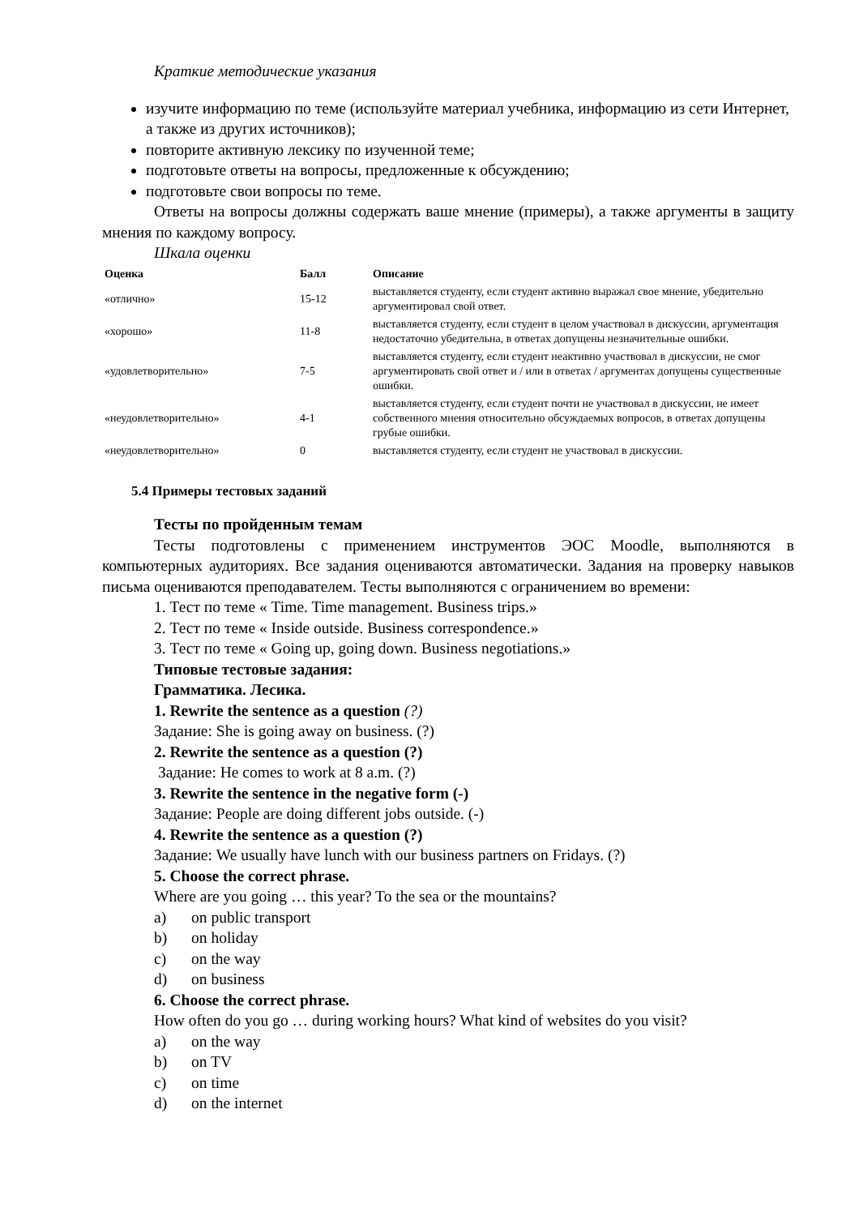Краткие методические указания
изучите информацию по теме (используйте материал учебника, информацию из сети Интернет, а также из других источников);
повторите активную лексику по изученной теме;
подготовьте ответы на вопросы, предложенные к обсуждению;
подготовьте свои вопросы по теме.
Ответы на вопросы должны содержать ваше мнение (примеры), а также аргументы в защиту мнения по каждому вопросу.
Шкала оценки
| Оценка | Балл | Описание |
| --- | --- | --- |
| «отлично» | 15-12 | выставляется студенту, если студент активно выражал свое мнение, убедительно аргументировал свой ответ. |
| «хорошо» | 11-8 | выставляется студенту, если студент в целом участвовал в дискуссии, аргументация недостаточно убедительна, в ответах допущены незначительные ошибки. |
| «удовлетворительно» | 7-5 | выставляется студенту, если студент неактивно участвовал в дискуссии, не смог аргументировать свой ответ и / или в ответах / аргументах допущены существенные ошибки. |
| «неудовлетворительно» | 4-1 | выставляется студенту, если студент почти не участвовал в дискуссии, не имеет собственного мнения относительно обсуждаемых вопросов, в ответах допущены грубые ошибки. |
| «неудовлетворительно» | 0 | выставляется студенту, если студент не участвовал в дискуссии. |
5.4 Примеры тестовых заданий
Тесты по пройденным темам
Тесты подготовлены с применением инструментов ЭОС Moodle, выполняются в компьютерных аудиториях. Все задания оцениваются автоматически. Задания на проверку навыков письма оцениваются преподавателем. Тесты выполняются с ограничением во времени:
1. Тест по теме « Time. Time management. Business trips.»
2. Тест по теме « Inside outside. Business correspondence.»
3. Тест по теме « Going up, going down. Business negotiations.»
Типовые тестовые задания:
Грамматика. Лесика.
1. Rewrite the sentence as a question (?)
Задание: She is going away on business. (?)
2. Rewrite the sentence as a question (?)
Задание: He comes to work at 8 a.m. (?)
3. Rewrite the sentence in the negative form (-)
Задание: People are doing different jobs outside. (-)
4. Rewrite the sentence as a question (?)
Задание: We usually have lunch with our business partners on Fridays. (?)
5. Choose the correct phrase.
Where are you going … this year? To the sea or the mountains?
a) on public transport
b) on holiday
c) on the way
d) on business
6. Choose the correct phrase.
How often do you go … during working hours? What kind of websites do you visit?
a) on the way
b) on TV
c) on time
d) on the internet